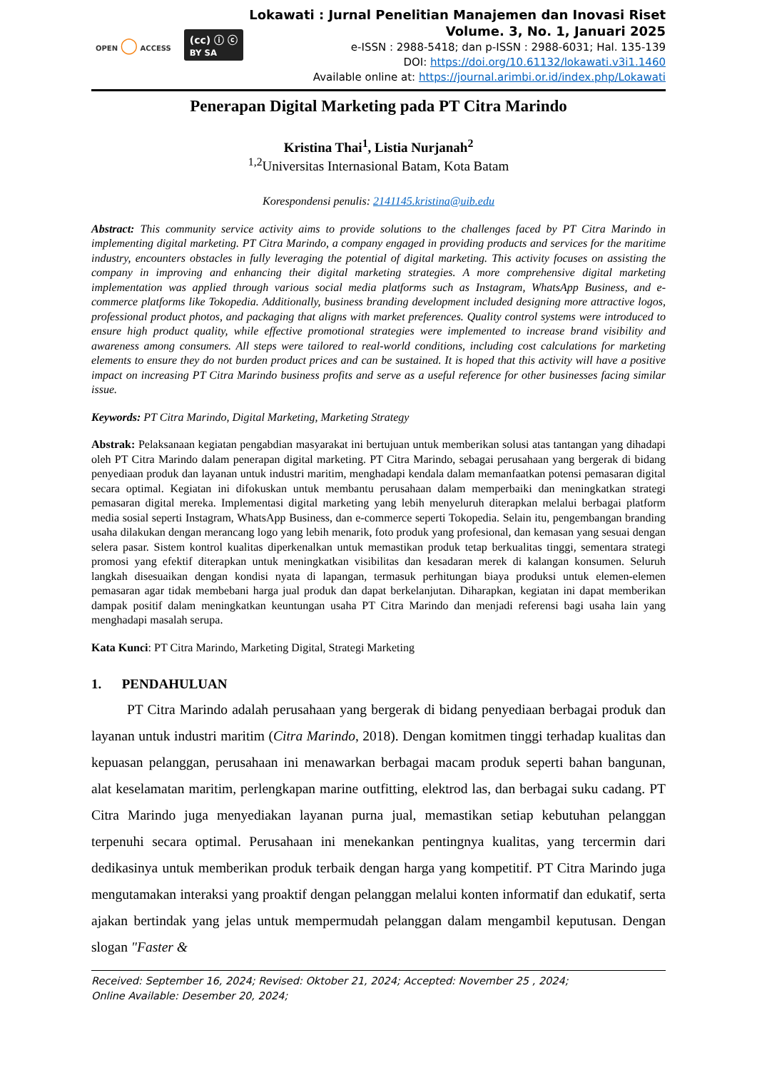OPEN ◯ ACCESS
(cc) ⓘ ⓒ
BY SA
Lokawati : Jurnal Penelitian Manajemen dan Inovasi Riset
Volume. 3, No. 1, Januari 2025
e-ISSN : 2988-5418; dan p-ISSN : 2988-6031; Hal. 135-139
DOI: https://doi.org/10.61132/lokawati.v3i1.1460
Available online at: https://journal.arimbi.or.id/index.php/Lokawati
Penerapan Digital Marketing pada PT Citra Marindo
Kristina Thai<sup>1</sup>, Listia Nurjanah<sup>2</sup>
<sup>1,2</sup>Universitas Internasional Batam, Kota Batam
Korespondensi penulis: 2141145.kristina@uib.edu
Abstract: This community service activity aims to provide solutions to the challenges faced by PT Citra Marindo in implementing digital marketing. PT Citra Marindo, a company engaged in providing products and services for the maritime industry, encounters obstacles in fully leveraging the potential of digital marketing. This activity focuses on assisting the company in improving and enhancing their digital marketing strategies. A more comprehensive digital marketing implementation was applied through various social media platforms such as Instagram, WhatsApp Business, and e-commerce platforms like Tokopedia. Additionally, business branding development included designing more attractive logos, professional product photos, and packaging that aligns with market preferences. Quality control systems were introduced to ensure high product quality, while effective promotional strategies were implemented to increase brand visibility and awareness among consumers. All steps were tailored to real-world conditions, including cost calculations for marketing elements to ensure they do not burden product prices and can be sustained. It is hoped that this activity will have a positive impact on increasing PT Citra Marindo business profits and serve as a useful reference for other businesses facing similar issue.
Keywords: PT Citra Marindo, Digital Marketing, Marketing Strategy
Abstrak: Pelaksanaan kegiatan pengabdian masyarakat ini bertujuan untuk memberikan solusi atas tantangan yang dihadapi oleh PT Citra Marindo dalam penerapan digital marketing. PT Citra Marindo, sebagai perusahaan yang bergerak di bidang penyediaan produk dan layanan untuk industri maritim, menghadapi kendala dalam memanfaatkan potensi pemasaran digital secara optimal. Kegiatan ini difokuskan untuk membantu perusahaan dalam memperbaiki dan meningkatkan strategi pemasaran digital mereka. Implementasi digital marketing yang lebih menyeluruh diterapkan melalui berbagai platform media sosial seperti Instagram, WhatsApp Business, dan e-commerce seperti Tokopedia. Selain itu, pengembangan branding usaha dilakukan dengan merancang logo yang lebih menarik, foto produk yang profesional, dan kemasan yang sesuai dengan selera pasar. Sistem kontrol kualitas diperkenalkan untuk memastikan produk tetap berkualitas tinggi, sementara strategi promosi yang efektif diterapkan untuk meningkatkan visibilitas dan kesadaran merek di kalangan konsumen. Seluruh langkah disesuaikan dengan kondisi nyata di lapangan, termasuk perhitungan biaya produksi untuk elemen-elemen pemasaran agar tidak membebani harga jual produk dan dapat berkelanjutan. Diharapkan, kegiatan ini dapat memberikan dampak positif dalam meningkatkan keuntungan usaha PT Citra Marindo dan menjadi referensi bagi usaha lain yang menghadapi masalah serupa.
Kata Kunci: PT Citra Marindo, Marketing Digital, Strategi Marketing
1. PENDAHULUAN
PT Citra Marindo adalah perusahaan yang bergerak di bidang penyediaan berbagai produk dan layanan untuk industri maritim (Citra Marindo, 2018). Dengan komitmen tinggi terhadap kualitas dan kepuasan pelanggan, perusahaan ini menawarkan berbagai macam produk seperti bahan bangunan, alat keselamatan maritim, perlengkapan marine outfitting, elektrod las, dan berbagai suku cadang. PT Citra Marindo juga menyediakan layanan purna jual, memastikan setiap kebutuhan pelanggan terpenuhi secara optimal. Perusahaan ini menekankan pentingnya kualitas, yang tercermin dari dedikasinya untuk memberikan produk terbaik dengan harga yang kompetitif. PT Citra Marindo juga mengutamakan interaksi yang proaktif dengan pelanggan melalui konten informatif dan edukatif, serta ajakan bertindak yang jelas untuk mempermudah pelanggan dalam mengambil keputusan. Dengan slogan "Faster &
Received: September 16, 2024; Revised: Oktober 21, 2024; Accepted: November 25 , 2024;
Online Available: Desember 20, 2024;